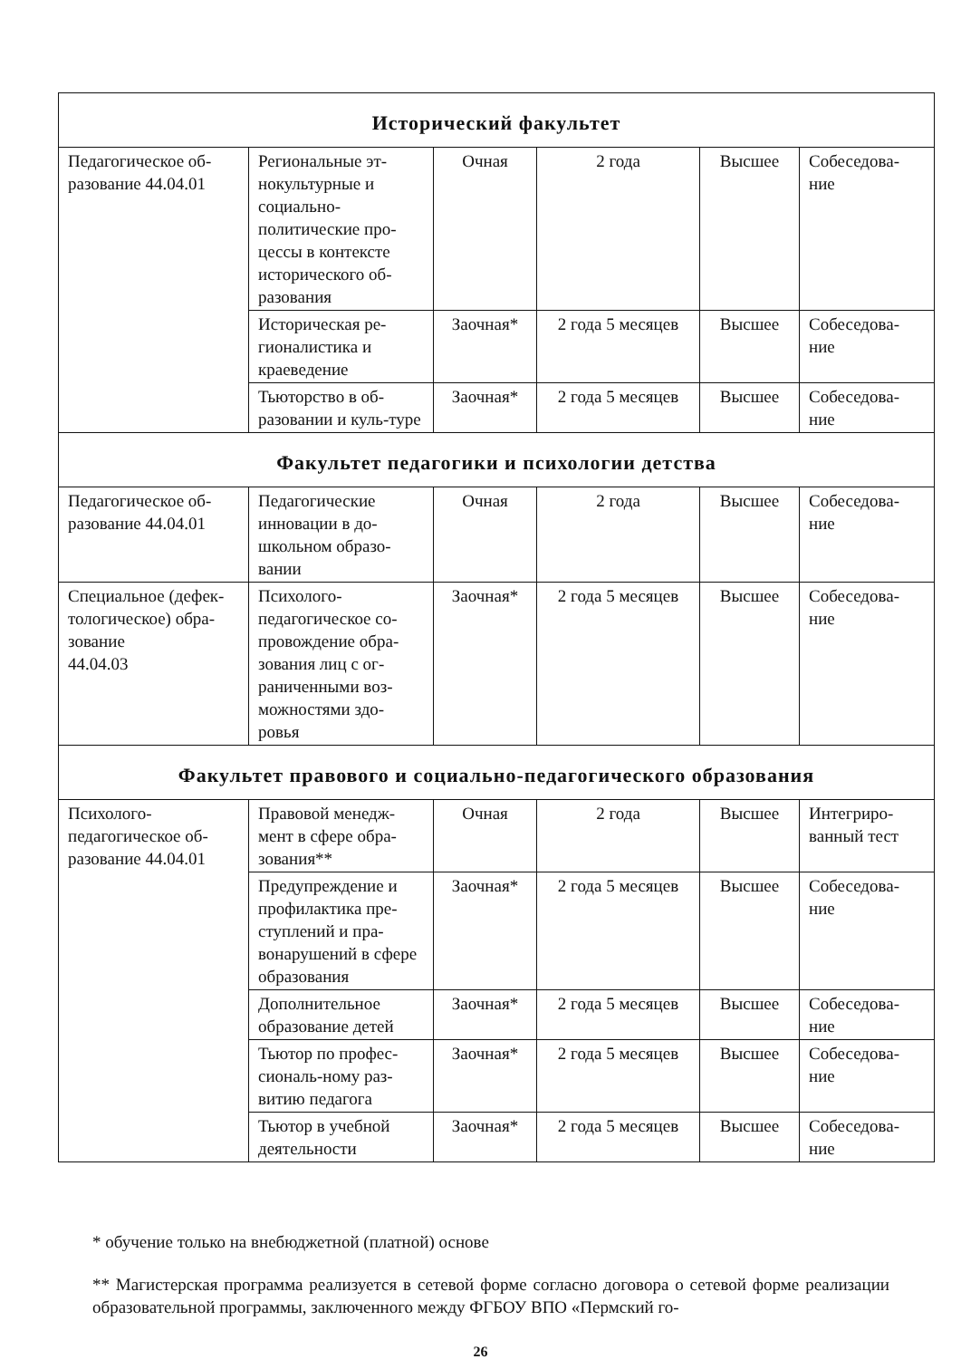| Исторический факультет | | | | | |
| Педагогическое об-разование 44.04.01 | Региональные эт-нокультурные и социально-политические про-цессы в контексте исторического об-разования | Очная | 2 года | Высшее | Собеседова-ние |
| | Историческая ре-гионалистика и краеведение | Заочная* | 2 года 5 месяцев | Высшее | Собеседова-ние |
| | Тьюторство в об-разовании и куль-туре | Заочная* | 2 года 5 месяцев | Высшее | Собеседова-ние |
| Факультет педагогики и психологии детства | | | | | |
| Педагогическое об-разование 44.04.01 | Педагогические инновации в до-школьном образо-вании | Очная | 2 года | Высшее | Собеседова-ние |
| Специальное (дефек-тологическое) обра-зование 44.04.03 | Психолого-педагогическое со-провождение обра-зования лиц с ог-раниченными воз-можностями здо-ровья | Заочная* | 2 года 5 месяцев | Высшее | Собеседова-ние |
| Факультет правового и социально-педагогического образования | | | | | |
| Психолого-педагогическое об-разование 44.04.01 | Правовой менедж-мент в сфере обра-зования** | Очная | 2 года | Высшее | Интегриро-ванный тест |
| | Предупреждение и профилактика пре-ступлений и пра-вонарушений в сфере образования | Заочная* | 2 года 5 месяцев | Высшее | Собеседова-ние |
| | Дополнительное образование детей | Заочная* | 2 года 5 месяцев | Высшее | Собеседова-ние |
| | Тьютор по профес-сиональ-ному раз-витию педагога | Заочная* | 2 года 5 месяцев | Высшее | Собеседова-ние |
| | Тьютор в учебной деятельности | Заочная* | 2 года 5 месяцев | Высшее | Собеседова-ние |
* обучение только на внебюджетной (платной) основе
** Магистерская программа реализуется в сетевой форме согласно договора о сетевой форме реализации образовательной программы, заключенного между ФГБОУ ВПО «Пермский го-
26